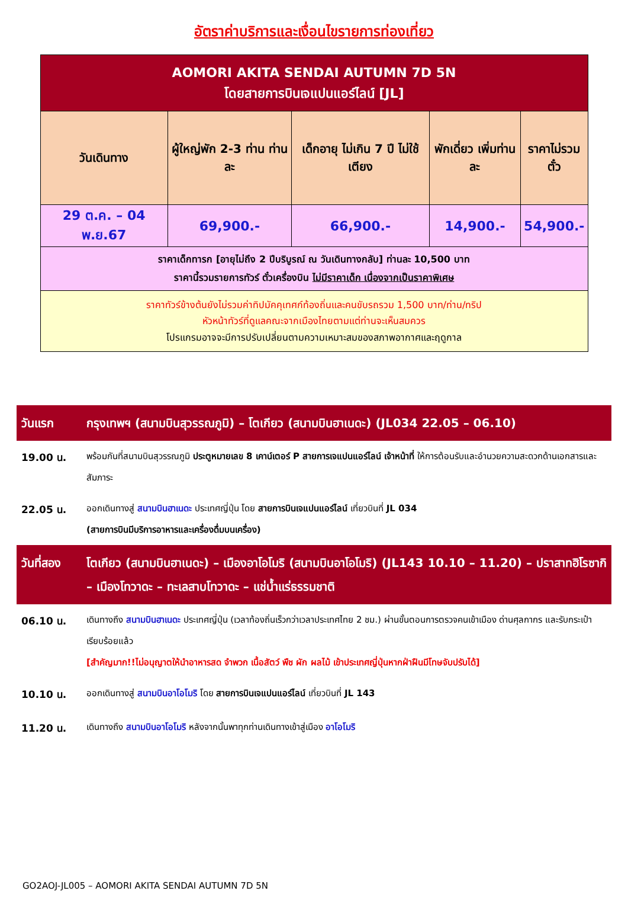อัตราค่าบริการและเงื่อนไขรายการท่องเที่ยว
| AOMORI AKITA SENDAI AUTUMN 7D 5N โดยสายการบินเจแปนแอร์ไลน์ [JL] | | | | |
| วันเดินทาง | ผู้ใหญ่พัก 2-3 ท่าน ท่านละ | เด็กอายุ ไม่เกิน 7 ปี ไม่ใช้เตียง | พักเดี่ยว เพิ่มท่านละ | ราคาไม่รวมตั๋ว |
| 29 ต.ค. – 04 พ.ย.67 | 69,900.- | 66,900.- | 14,900.- | 54,900.- |
| ราคาเด็กทารก [อายุไม่ถึง 2 ปีบริบูรณ์ ณ วันเดินทางกลับ] ท่านละ 10,500 บาท ราคานี้รวมรายการทัวร์ ตั๋วเครื่องบิน ไม่มีราคาเด็ก เนื่องจากเป็นราคาพิเศษ | | | | |
| ราคาทัวร์ข้างต้นยังไม่รวมค่าทิปมัคคุเทศก์ท้องถิ่นและคนขับรถรวม 1,500 บาท/ท่าน/ทริป หัวหน้าทัวร์ที่ดูแลคณะจากเมืองไทยตามแต่ท่านจะเห็นสมควร โปรแกรมอาจจะมีการปรับเปลี่ยนตามความเหมาะสมของสภาพอากาศและฤดูกาล | | | | |
วันแรก กรุงเทพฯ (สนามบินสุวรรณภูมิ) – โตเกียว (สนามบินฮาเนดะ) (JL034 22.05 – 06.10)
19.00 น. พร้อมกันที่สนามบินสุวรรณภูมิ ประตูหมายเลข 8 เคาน์เตอร์ P สายการเจแปนแอร์ไลน์ เจ้าหน้าที่ ให้การต้อนรับและอำนวยความสะดวกด้านเอกสารและสัมภาระ
22.05 น. ออกเดินทางสู่ สนามบินฮาเนดะ ประเทศญี่ปุ่น โดย สายการบินเจแปนแอร์ไลน์ เที่ยวบินที่ JL 034
(สายการบินมีบริการอาหารและเครื่องดื่มบนเครื่อง)
วันที่สอง โตเกียว (สนามบินฮาเนดะ) – เมืองอาโอโมริ (สนามบินอาโอโมริ) (JL143 10.10 – 11.20) – ปราสาทฮิโรซากิ – เมืองโทวาดะ – ทะเลสาบโทวาดะ – แช่น้ำแร่ธรรมชาติ
06.10 น. เดินทางถึง สนามบินฮาเนดะ ประเทศญี่ปุ่น (เวลาท้องถิ่นเร็วกว่าเวลาประเทศไทย 2 ชม.) ผ่านขั้นตอนการตรวจคนเข้าเมือง ด่านศุลกากร และรับกระเป๋าเรียบร้อยแล้ว
[สำคัญมาก!!ไม่อนุญาตให้นำอาหารสด จำพวก เนื้อสัตว์ พืช ผัก ผลไม้ เข้าประเทศญี่ปุ่นหากฝ่าฝืนมีโทษจับปรับได้]
10.10 น. ออกเดินทางสู่ สนามบินอาโอโมริ โดย สายการบินเจแปนแอร์ไลน์ เที่ยวบินที่ JL 143
11.20 น. เดินทางถึง สนามบินอาโอโมริ หลังจากนั้นพาทุกท่านเดินทางเข้าสู่เมือง อาโอโมริ
GO2AOJ-JL005 – AOMORI AKITA SENDAI AUTUMN 7D 5N